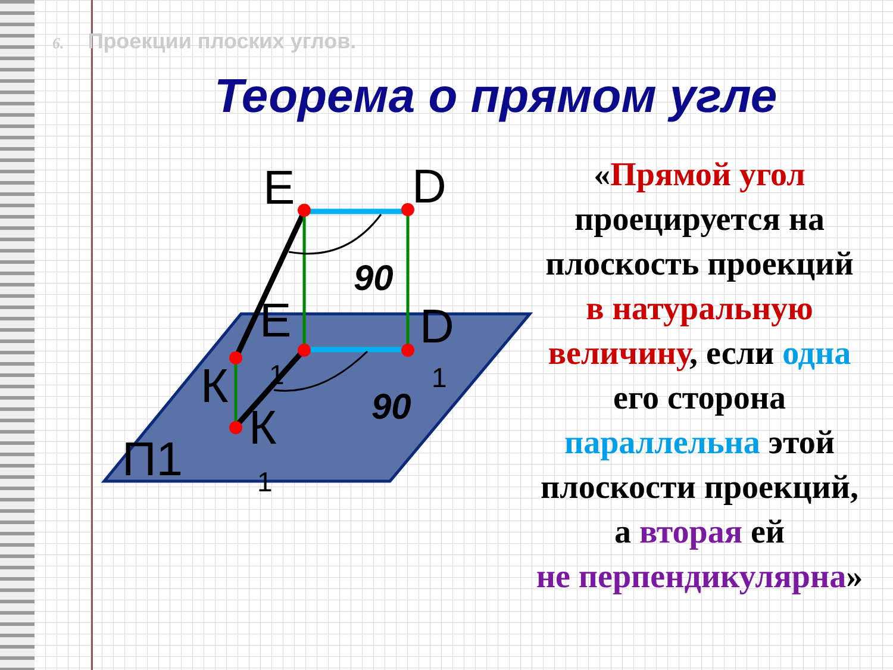6. Проекции плоских углов.
Теорема о прямом угле
E
D
E
D
К
К
П1
1
1
1
90
90
«Прямой угол
проецируется на
плоскость проекций
в натуральную
величину, если одна
его сторона
параллельна этой
плоскости проекций,
а вторая ей
не перпендикулярна»